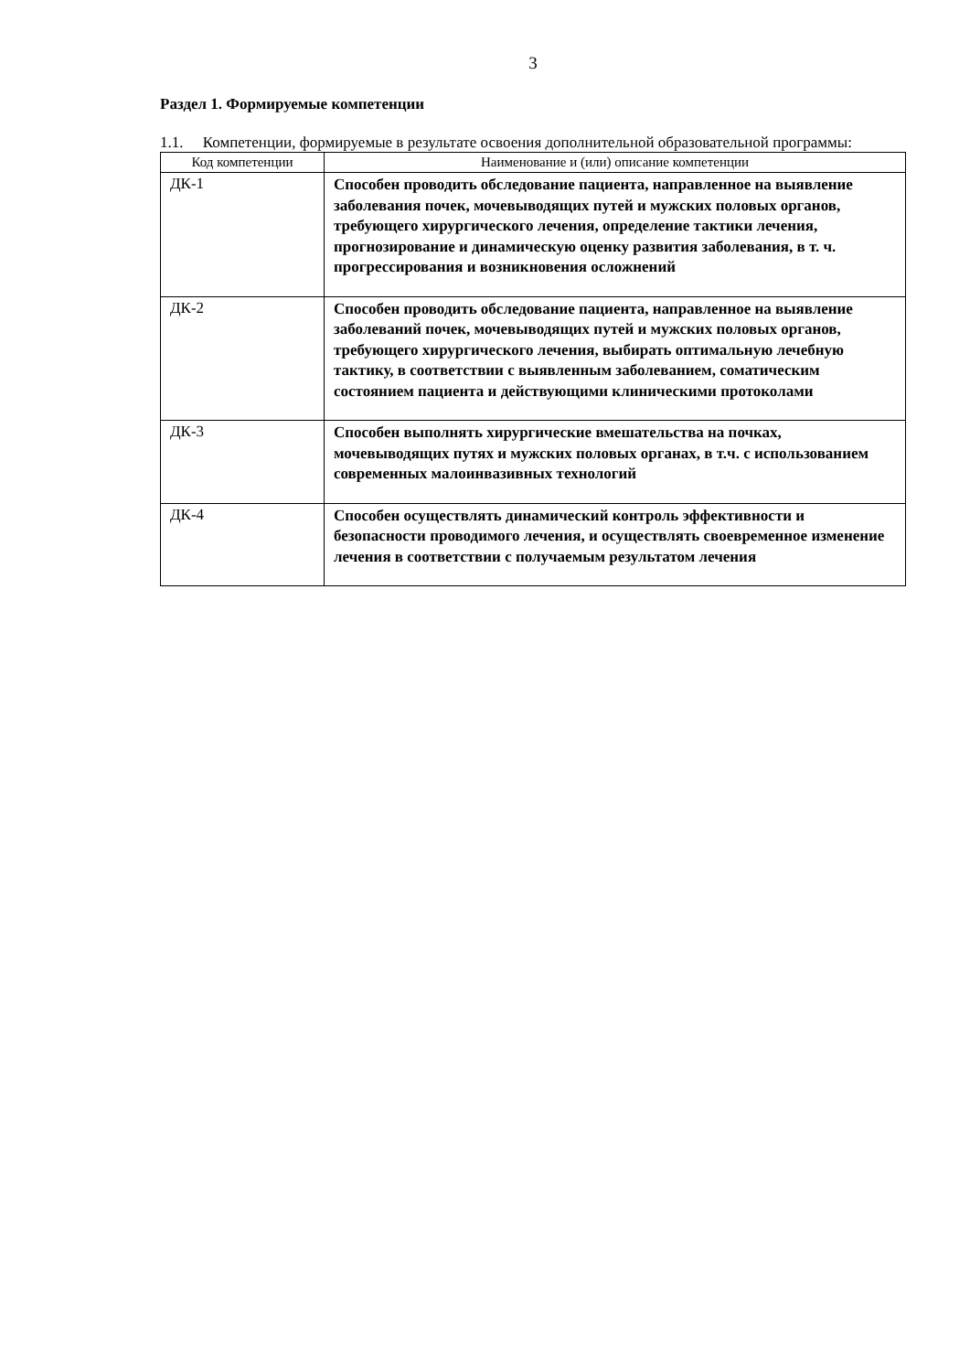3
Раздел 1. Формируемые компетенции
1.1. Компетенции, формируемые в результате освоения дополнительной образовательной программы:
| Код компетенции | Наименование и (или) описание компетенции |
| --- | --- |
| ДК-1 | Способен проводить обследование пациента, направленное на выявление заболевания почек, мочевыводящих путей и мужских половых органов, требующего хирургического лечения, определение тактики лечения, прогнозирование и динамическую оценку развития заболевания, в т. ч. прогрессирования и возникновения осложнений |
| ДК-2 | Способен проводить обследование пациента, направленное на выявление заболеваний почек, мочевыводящих путей и мужских половых органов, требующего хирургического лечения, выбирать оптимальную лечебную тактику, в соответствии с выявленным заболеванием, соматическим состоянием пациента и действующими клиническими протоколами |
| ДК-3 | Способен выполнять хирургические вмешательства на почках, мочевыводящих путях и мужских половых органах, в т.ч. с использованием современных малоинвазивных технологий |
| ДК-4 | Способен осуществлять динамический контроль эффективности и безопасности проводимого лечения, и осуществлять своевременное изменение лечения в соответствии с получаемым результатом лечения |